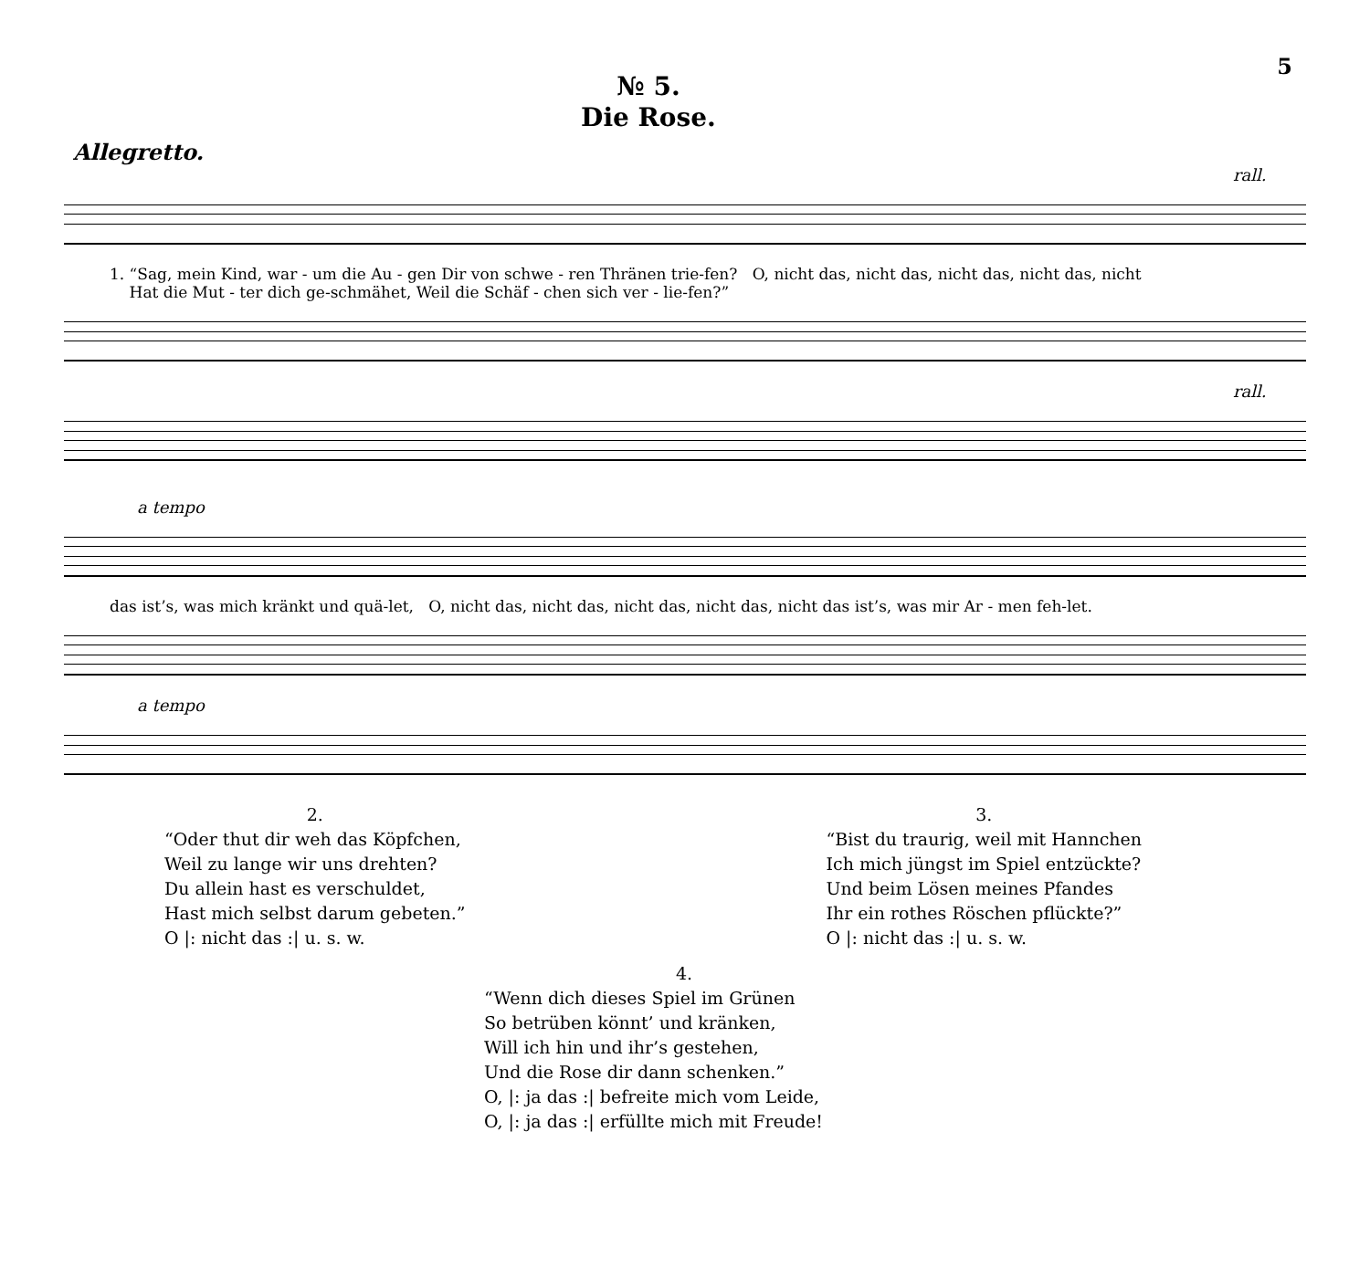5
№ 5.
Die Rose.
Allegretto.
rall.
1. “Sag, mein Kind, war - um die Au - gen Dir von schwe - ren Thränen trie-fen? O, nicht das, nicht das, nicht das, nicht das, nicht
Hat die Mut - ter dich ge-schmähet, Weil die Schäf - chen sich ver - lie-fen?”
rall.
a tempo
das ist’s, was mich kränkt und quä-let, O, nicht das, nicht das, nicht das, nicht das, nicht das ist’s, was mir Ar - men feh-let.
a tempo
2.
“Oder thut dir weh das Köpfchen,
Weil zu lange wir uns drehten?
Du allein hast es verschuldet,
Hast mich selbst darum gebeten.”
O |: nicht das :| u. s. w.
3.
“Bist du traurig, weil mit Hannchen
Ich mich jüngst im Spiel entzückte?
Und beim Lösen meines Pfandes
Ihr ein rothes Röschen pflückte?”
O |: nicht das :| u. s. w.
4.
“Wenn dich dieses Spiel im Grünen
So betrüben könnt’ und kränken,
Will ich hin und ihr’s gestehen,
Und die Rose dir dann schenken.”
O, |: ja das :| befreite mich vom Leide,
O, |: ja das :| erfüllte mich mit Freude!